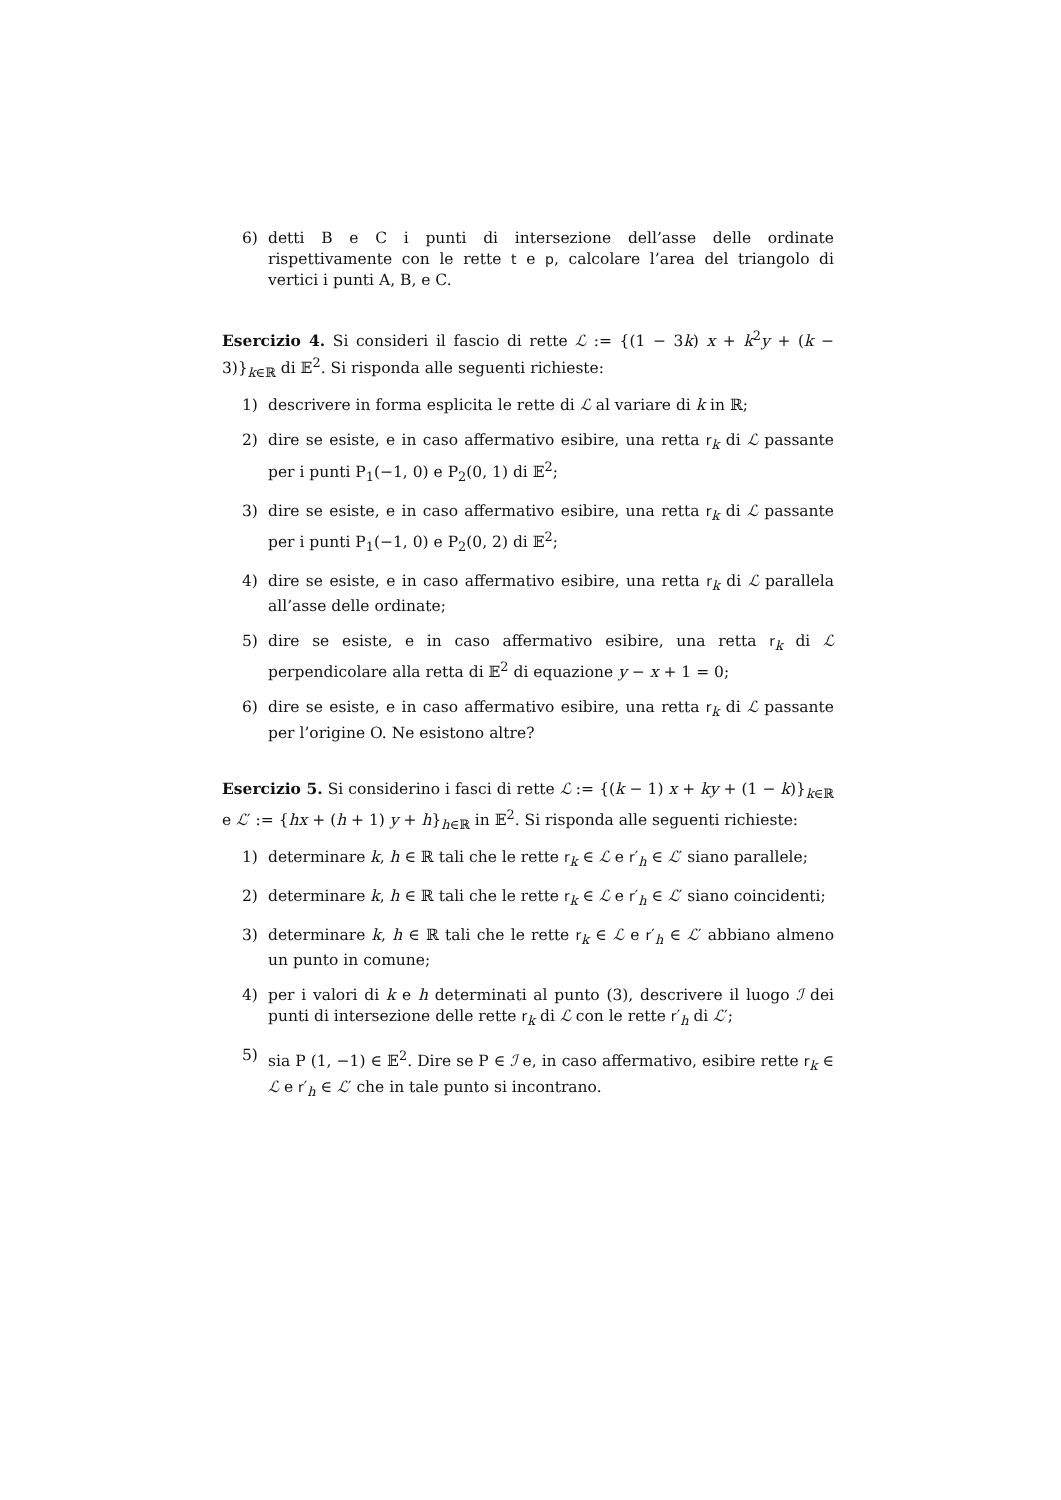6) detti B e C i punti di intersezione dell’asse delle ordinate rispettivamente con le rette t e p, calcolare l’area del triangolo di vertici i punti A, B, e C.
Esercizio 4. Si consideri il fascio di rette ℒ := {(1 − 3k) x + k<sup>2</sup>y + (k − 3)}<sub>k∈ℝ</sub> di 𝔼<sup>2</sup>. Si risponda alle seguenti richieste:
1) descrivere in forma esplicita le rette di ℒ al variare di k in ℝ;
2) dire se esiste, e in caso affermativo esibire, una retta r<sub>k</sub> di ℒ passante per i punti P<sub>1</sub>(−1, 0) e P<sub>2</sub>(0, 1) di 𝔼<sup>2</sup>;
3) dire se esiste, e in caso affermativo esibire, una retta r<sub>k</sub> di ℒ passante per i punti P<sub>1</sub>(−1, 0) e P<sub>2</sub>(0, 2) di 𝔼<sup>2</sup>;
4) dire se esiste, e in caso affermativo esibire, una retta r<sub>k</sub> di ℒ parallela all’asse delle ordinate;
5) dire se esiste, e in caso affermativo esibire, una retta r<sub>k</sub> di ℒ perpendicolare alla retta di 𝔼<sup>2</sup> di equazione y − x + 1 = 0;
6) dire se esiste, e in caso affermativo esibire, una retta r<sub>k</sub> di ℒ passante per l’origine O. Ne esistono altre?
Esercizio 5. Si considerino i fasci di rette ℒ := {(k − 1) x + ky + (1 − k)}<sub>k∈ℝ</sub> e ℒ′ := {hx + (h + 1) y + h}<sub>h∈ℝ</sub> in 𝔼<sup>2</sup>. Si risponda alle seguenti richieste:
1) determinare k, h ∈ ℝ tali che le rette r<sub>k</sub> ∈ ℒ e r′<sub>h</sub> ∈ ℒ′ siano parallele;
2) determinare k, h ∈ ℝ tali che le rette r<sub>k</sub> ∈ ℒ e r′<sub>h</sub> ∈ ℒ′ siano coincidenti;
3) determinare k, h ∈ ℝ tali che le rette r<sub>k</sub> ∈ ℒ e r′<sub>h</sub> ∈ ℒ′ abbiano almeno un punto in comune;
4) per i valori di k e h determinati al punto (3), descrivere il luogo ℐ dei punti di intersezione delle rette r<sub>k</sub> di ℒ con le rette r′<sub>h</sub> di ℒ′;
5) sia P (1, −1) ∈ 𝔼<sup>2</sup>. Dire se P ∈ ℐ e, in caso affermativo, esibire rette r<sub>k</sub> ∈ ℒ e r′<sub>h</sub> ∈ ℒ′ che in tale punto si incontrano.